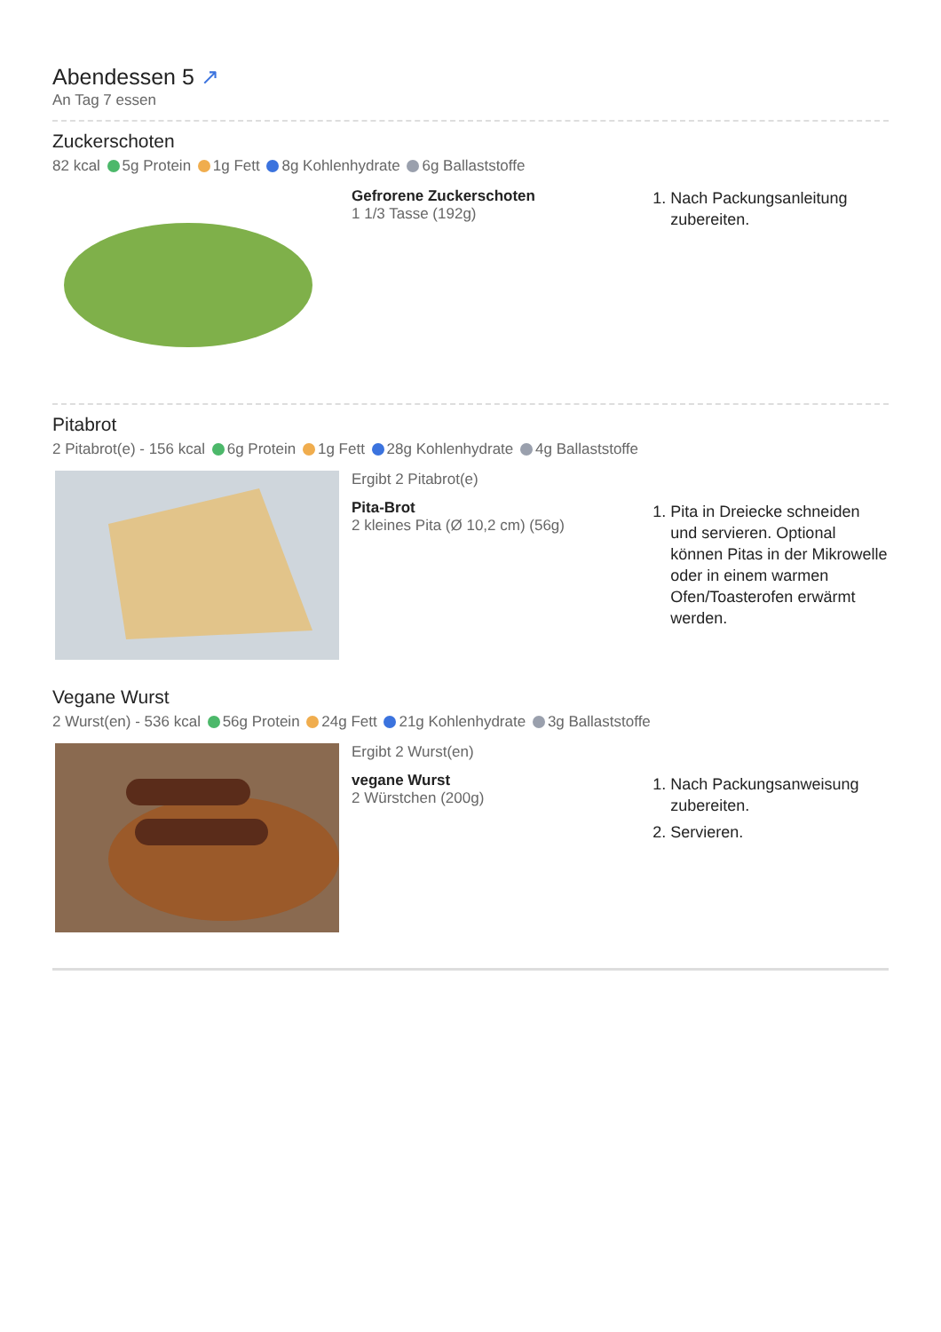Abendessen 5 ↗
An Tag 7 essen
Zuckerschoten
82 kcal 5g Protein 1g Fett 8g Kohlenhydrate 6g Ballaststoffe
Gefrorene Zuckerschoten
1 1/3 Tasse (192g)
1. Nach Packungsanleitung zubereiten.
Pitabrot
2 Pitabrot(e) - 156 kcal 6g Protein 1g Fett 28g Kohlenhydrate 4g Ballaststoffe
Ergibt 2 Pitabrot(e)
Pita-Brot
2 kleines Pita (Ø 10,2 cm) (56g)
1. Pita in Dreiecke schneiden und servieren. Optional können Pitas in der Mikrowelle oder in einem warmen Ofen/Toasterofen erwärmt werden.
Vegane Wurst
2 Wurst(en) - 536 kcal 56g Protein 24g Fett 21g Kohlenhydrate 3g Ballaststoffe
Ergibt 2 Wurst(en)
vegane Wurst
2 Würstchen (200g)
1. Nach Packungsanweisung zubereiten.
2. Servieren.